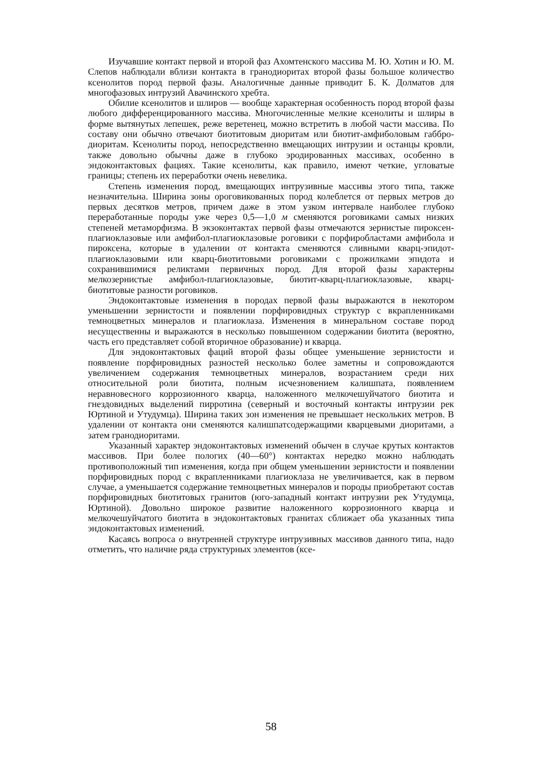Изучавшие контакт первой и второй фаз Ахомтенского массива М. Ю. Хотин и Ю. М. Слепов наблюдали вблизи контакта в гранодиоритах второй фазы большое количество ксенолитов пород первой фазы. Аналогичные данные приводит Б. К. Долматов для многофазовых интрузий Авачинского хребта.
Обилие ксенолитов и шлиров — вообще характерная особенность пород второй фазы любого дифференцированного массива. Многочисленные мелкие ксенолиты и шлиры в форме вытянутых лепешек, реже веретенец, можно встретить в любой части массива. По составу они обычно отвечают биотитовым диоритам или биотит-амфиболовым габбро-диоритам. Ксенолиты пород, непосредственно вмещающих интрузии и останцы кровли, также довольно обычны даже в глубоко эродированных массивах, особенно в эндоконтактовых фациях. Такие ксенолиты, как правило, имеют четкие, угловатые границы; степень их переработки очень невелика.
Степень изменения пород, вмещающих интрузивные массивы этого типа, также незначительна. Ширина зоны ороговикованных пород колеблется от первых метров до первых десятков метров, причем даже в этом узком интервале наиболее глубоко переработанные породы уже через 0,5—1,0 м сменяются роговиками самых низких степеней метаморфизма. В экзоконтактах первой фазы отмечаются зернистые пироксен-плагиоклазовые или амфибол-плагиоклазовые роговики с порфиробластами амфибола и пироксена, которые в удалении от контакта сменяются сливными кварц-эпидот-плагиоклазовыми или кварц-биотитовыми роговиками с прожилками эпидота и сохранившимися реликтами первичных пород. Для второй фазы характерны мелкозернистые амфибол-плагиоклазовые, биотит-кварц-плагиоклазовые, кварц-биотитовые разности роговиков.
Эндоконтактовые изменения в породах первой фазы выражаются в некотором уменьшении зернистости и появлении порфировидных структур с вкрапленниками темноцветных минералов и плагиоклаза. Изменения в минеральном составе пород несущественны и выражаются в несколько повышенном содержании биотита (вероятно, часть его представляет собой вторичное образование) и кварца.
Для эндоконтактовых фаций второй фазы общее уменьшение зернистости и появление порфировидных разностей несколько более заметны и сопровождаются увеличением содержания темноцветных минералов, возрастанием среди них относительной роли биотита, полным исчезновением калишпата, появлением неравновесного коррозионного кварца, наложенного мелкочешуйчатого биотита и гнездовидных выделений пирротина (северный и восточный контакты интрузии рек Юртиной и Утудумца). Ширина таких зон изменения не превышает нескольких метров. В удалении от контакта они сменяются калишпатсодержащими кварцевыми диоритами, а затем гранодиоритами.
Указанный характер эндоконтактовых изменений обычен в случае крутых контактов массивов. При более пологих (40—60°) контактах нередко можно наблюдать противоположный тип изменения, когда при общем уменьшении зернистости и появлении порфировидных пород с вкрапленниками плагиоклаза не увеличивается, как в первом случае, а уменьшается содержание темноцветных минералов и породы приобретают состав порфировидных биотитовых гранитов (юго-западный контакт интрузии рек Утудумца, Юртиной). Довольно широкое развитие наложенного коррозионного кварца и мелкочешуйчатого биотита в эндоконтактовых гранитах сближает оба указанных типа эндоконтактовых изменений.
Касаясь вопроса о внутренней структуре интрузивных массивов данного типа, надо отметить, что наличие ряда структурных элементов (ксе-
58